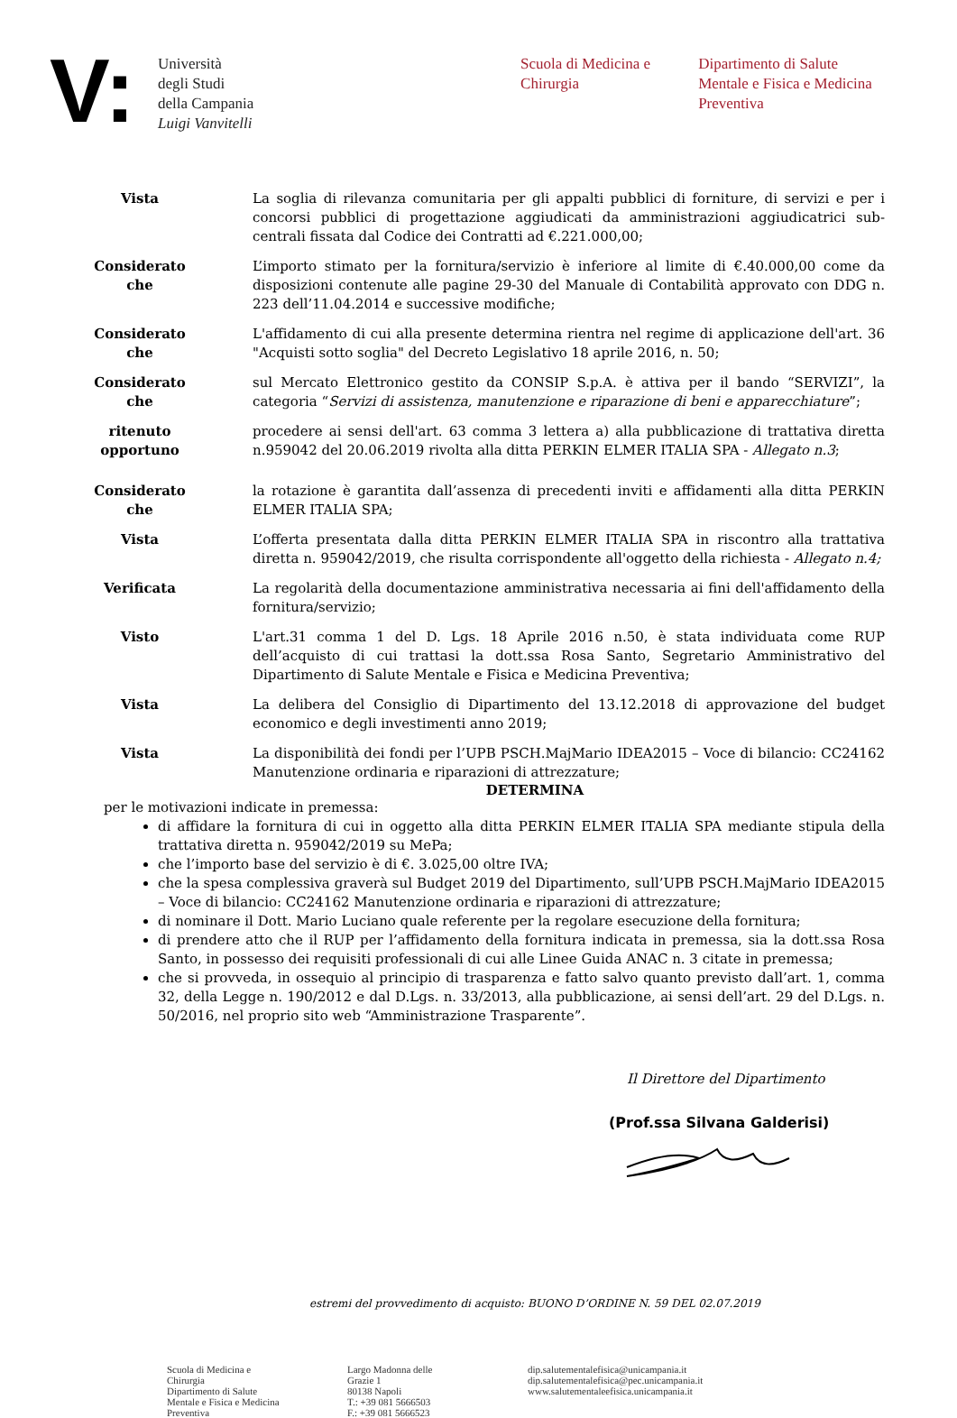V:
Università
degli Studi
della Campania
Luigi Vanvitelli
Scuola di Medicina e Chirurgia
Dipartimento di Salute Mentale e Fisica e Medicina Preventiva
Vista La soglia di rilevanza comunitaria per gli appalti pubblici di forniture, di servizi e per i concorsi pubblici di progettazione aggiudicati da amministrazioni aggiudicatrici sub-centrali fissata dal Codice dei Contratti ad €.221.000,00;
Considerato
che
L’importo stimato per la fornitura/servizio è inferiore al limite di €.40.000,00 come da disposizioni contenute alle pagine 29-30 del Manuale di Contabilità approvato con DDG n. 223 dell’11.04.2014 e successive modifiche;
Considerato
che
L'affidamento di cui alla presente determina rientra nel regime di applicazione dell'art. 36 "Acquisti sotto soglia" del Decreto Legislativo 18 aprile 2016, n. 50;
Considerato
che
sul Mercato Elettronico gestito da CONSIP S.p.A. è attiva per il bando “SERVIZI”, la categoria “Servizi di assistenza, manutenzione e riparazione di beni e apparecchiature”;
ritenuto
opportuno
procedere ai sensi dell'art. 63 comma 3 lettera a) alla pubblicazione di trattativa diretta n.959042 del 20.06.2019 rivolta alla ditta PERKIN ELMER ITALIA SPA - Allegato n.3;
Considerato
che
la rotazione è garantita dall’assenza di precedenti inviti e affidamenti alla ditta PERKIN ELMER ITALIA SPA;
Vista L’offerta presentata dalla ditta PERKIN ELMER ITALIA SPA in riscontro alla trattativa diretta n. 959042/2019, che risulta corrispondente all'oggetto della richiesta - Allegato n.4;
Verificata La regolarità della documentazione amministrativa necessaria ai fini dell'affidamento della fornitura/servizio;
Visto L'art.31 comma 1 del D. Lgs. 18 Aprile 2016 n.50, è stata individuata come RUP dell’acquisto di cui trattasi la dott.ssa Rosa Santo, Segretario Amministrativo del Dipartimento di Salute Mentale e Fisica e Medicina Preventiva;
Vista La delibera del Consiglio di Dipartimento del 13.12.2018 di approvazione del budget economico e degli investimenti anno 2019;
Vista La disponibilità dei fondi per l’UPB PSCH.MajMario IDEA2015 – Voce di bilancio: CC24162 Manutenzione ordinaria e riparazioni di attrezzature;
DETERMINA
per le motivazioni indicate in premessa:
di affidare la fornitura di cui in oggetto alla ditta PERKIN ELMER ITALIA SPA mediante stipula della trattativa diretta n. 959042/2019 su MePa;
che l’importo base del servizio è di €. 3.025,00 oltre IVA;
che la spesa complessiva graverà sul Budget 2019 del Dipartimento, sull’UPB PSCH.MajMario IDEA2015 – Voce di bilancio: CC24162 Manutenzione ordinaria e riparazioni di attrezzature;
di nominare il Dott. Mario Luciano quale referente per la regolare esecuzione della fornitura;
di prendere atto che il RUP per l’affidamento della fornitura indicata in premessa, sia la dott.ssa Rosa Santo, in possesso dei requisiti professionali di cui alle Linee Guida ANAC n. 3 citate in premessa;
che si provveda, in ossequio al principio di trasparenza e fatto salvo quanto previsto dall’art. 1, comma 32, della Legge n. 190/2012 e dal D.Lgs. n. 33/2013, alla pubblicazione, ai sensi dell’art. 29 del D.Lgs. n. 50/2016, nel proprio sito web “Amministrazione Trasparente”.
Il Direttore del Dipartimento
(Prof.ssa Silvana Galderisi)
estremi del provvedimento di acquisto: BUONO D’ORDINE N. 59 DEL 02.07.2019
Scuola di Medicina e
Chirurgia
Dipartimento di Salute
Mentale e Fisica e Medicina
Preventiva
Largo Madonna delle
Grazie 1
80138 Napoli
T.: +39 081 5666503
F.: +39 081 5666523
dip.salutementalefisica@unicampania.it
dip.salutementalefisica@pec.unicampania.it
www.salutementaleefisica.unicampania.it